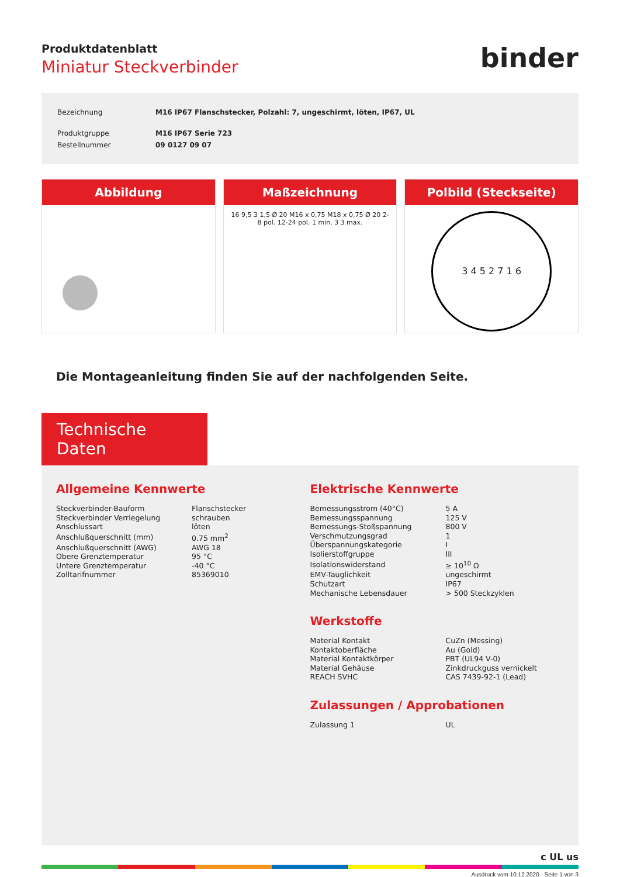Produktdatenblatt
Miniatur Steckverbinder
binder
| Bezeichnung | M16 IP67 Flanschstecker, Polzahl: 7, ungeschirmt, löten, IP67, UL |
| Produktgruppe | M16 IP67 Serie 723 |
| Bestellnummer | 09 0127 09 07 |
Abbildung Maßzeichnung
16 9,5 3 1,5 Ø 20 M16 x 0,75 M18 x 0,75 Ø 20 2-8 pol. 12-24 pol. 1 min. 3 3 max.
Polbild (Steckseite)
3 4 5 2 7 1 6
Die Montageanleitung finden Sie auf der nachfolgenden Seite.
Technische Daten
Allgemeine Kennwerte
| Steckverbinder-Bauform | Flanschstecker |
| Steckverbinder Verriegelung | schrauben |
| Anschlussart | löten |
| Anschlußquerschnitt (mm) | 0.75 mm<sup>2</sup> |
| Anschlußquerschnitt (AWG) | AWG 18 |
| Obere Grenztemperatur | 95 °C |
| Untere Grenztemperatur | -40 °C |
| Zolltarifnummer | 85369010 |
Elektrische Kennwerte
| Bemessungsstrom (40°C) | 5 A |
| Bemessungsspannung | 125 V |
| Bemessungs-Stoßspannung | 800 V |
| Verschmutzungsgrad | 1 |
| Überspannungskategorie | I |
| Isolierstoffgruppe | III |
| Isolationswiderstand | ≥ 10<sup>10</sup> Ω |
| EMV-Tauglichkeit | ungeschirmt |
| Schutzart | IP67 |
| Mechanische Lebensdauer | > 500 Steckzyklen |
Werkstoffe
| Material Kontakt | CuZn (Messing) |
| Kontaktoberfläche | Au (Gold) |
| Material Kontaktkörper | PBT (UL94 V-0) |
| Material Gehäuse | Zinkdruckguss vernickelt |
| REACH SVHC | CAS 7439-92-1 (Lead) |
Zulassungen / Approbationen
| Zulassung 1 | UL |
c UL us
Ausdruck vom 10.12.2020 - Seite 1 von 3